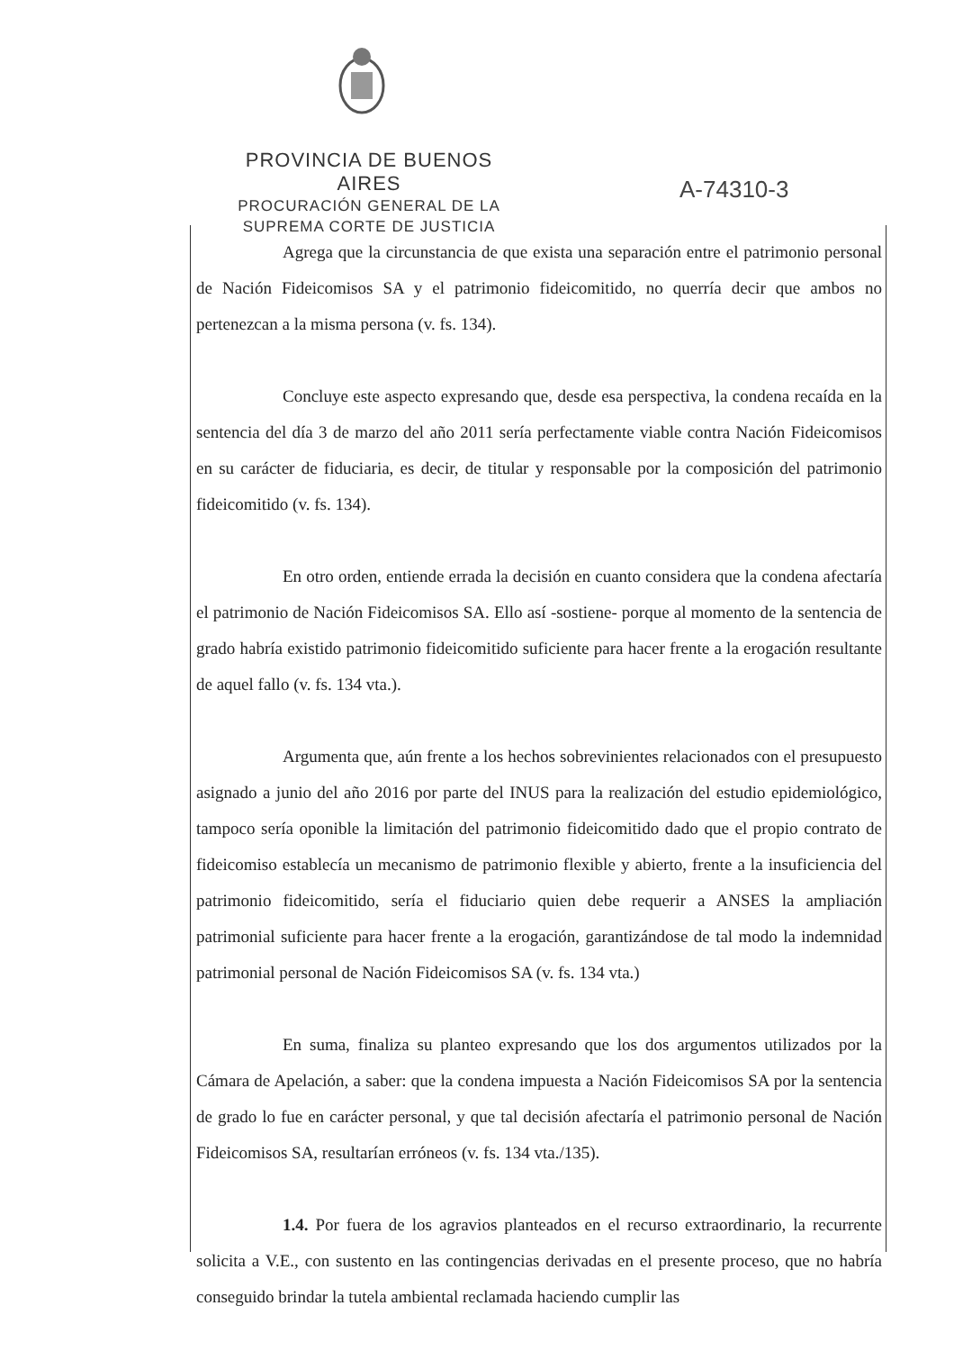PROVINCIA DE BUENOS AIRES
PROCURACIÓN GENERAL DE LA
SUPREMA CORTE DE JUSTICIA
A-74310-3
Agrega que la circunstancia de que exista una separación entre el patrimonio personal de Nación Fideicomisos SA y el patrimonio fideicomitido, no querría decir que ambos no pertenezcan a la misma persona (v. fs. 134).
Concluye este aspecto expresando que, desde esa perspectiva, la condena recaída en la sentencia del día 3 de marzo del año 2011 sería perfectamente viable contra Nación Fideicomisos en su carácter de fiduciaria, es decir, de titular y responsable por la composición del patrimonio fideicomitido (v. fs. 134).
En otro orden, entiende errada la decisión en cuanto considera que la condena afectaría el patrimonio de Nación Fideicomisos SA. Ello así -sostiene- porque al momento de la sentencia de grado habría existido patrimonio fideicomitido suficiente para hacer frente a la erogación resultante de aquel fallo (v. fs. 134 vta.).
Argumenta que, aún frente a los hechos sobrevinientes relacionados con el presupuesto asignado a junio del año 2016 por parte del INUS para la realización del estudio epidemiológico, tampoco sería oponible la limitación del patrimonio fideicomitido dado que el propio contrato de fideicomiso establecía un mecanismo de patrimonio flexible y abierto, frente a la insuficiencia del patrimonio fideicomitido, sería el fiduciario quien debe requerir a ANSES la ampliación patrimonial suficiente para hacer frente a la erogación, garantizándose de tal modo la indemnidad patrimonial personal de Nación Fideicomisos SA (v. fs. 134 vta.)
En suma, finaliza su planteo expresando que los dos argumentos utilizados por la Cámara de Apelación, a saber: que la condena impuesta a Nación Fideicomisos SA por la sentencia de grado lo fue en carácter personal, y que tal decisión afectaría el patrimonio personal de Nación Fideicomisos SA, resultarían erróneos (v. fs. 134 vta./135).
1.4. Por fuera de los agravios planteados en el recurso extraordinario, la recurrente solicita a V.E., con sustento en las contingencias derivadas en el presente proceso, que no habría conseguido brindar la tutela ambiental reclamada haciendo cumplir las